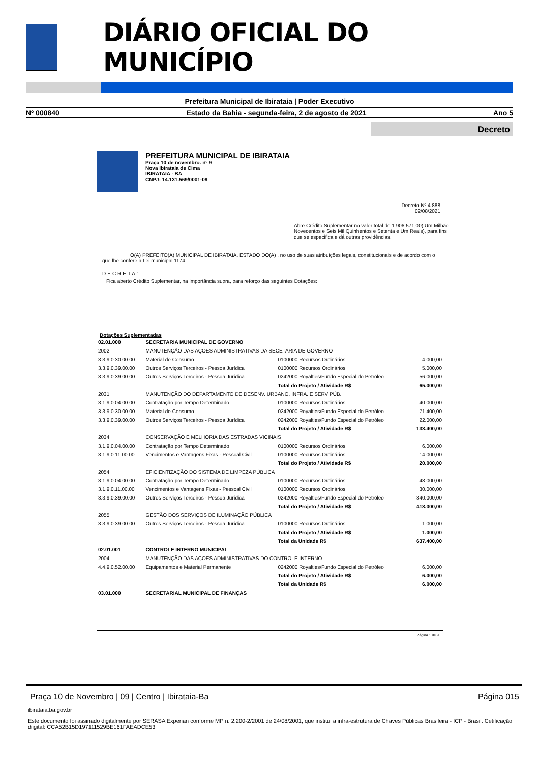DIÁRIO OFICIAL DO MUNICÍPIO
Prefeitura Municipal de Ibirataia | Poder Executivo
Nº 000840 Estado da Bahia - segunda-feira, 2 de agosto de 2021 Ano 5
Decreto
PREFEITURA MUNICIPAL DE IBIRATAIA
Praça 10 de novembro. nº 9
Nova Ibirataia de Cima
IBIRATAIA - BA
CNPJ: 14.131.569/0001-09
Decreto Nº 4.888
02/08/2021
Abre Crédito Suplementar no valor total de 1.906.571,00( Um Milhão Novecentos e Seis Mil Quinhentos e Setenta e Um Reais), para fins que se especifica e dá outras providências.
O(A) PREFEITO(A) MUNICIPAL DE IBIRATAIA, ESTADO DO(A) , no uso de suas atribuições legais, constitucionais e de acordo com o que lhe confere a Lei municipal 1174.
DECRETA:
Fica aberto Crédito Suplementar, na importância supra, para reforço das seguintes Dotações:
Dotações Suplementadas
| 02.01.000 | SECRETARIA MUNICIPAL DE GOVERNO | | |
| 2002 | MANUTENÇÃO DAS AÇOES ADMINISTRATIVAS DA SECETARIA DE GOVERNO | | |
| 3.3.9.0.30.00.00 | Material de Consumo | 0100000 Recursos Ordinários | 4.000,00 |
| 3.3.9.0.39.00.00 | Outros Serviços Terceiros - Pessoa Jurídica | 0100000 Recursos Ordinários | 5.000,00 |
| 3.3.9.0.39.00.00 | Outros Serviços Terceiros - Pessoa Jurídica | 0242000 Royalties/Fundo Especial do Petróleo | 56.000,00 |
| | | Total do Projeto / Atividade R$ | 65.000,00 |
| 2031 | MANUTENÇÃO DO DEPARTAMENTO DE DESENV. URBANO, INFRA. E SERV PÚB. | | |
| 3.1.9.0.04.00.00 | Contratação por Tempo Determinado | 0100000 Recursos Ordinários | 40.000,00 |
| 3.3.9.0.30.00.00 | Material de Consumo | 0242000 Royalties/Fundo Especial do Petróleo | 71.400,00 |
| 3.3.9.0.39.00.00 | Outros Serviços Terceiros - Pessoa Jurídica | 0242000 Royalties/Fundo Especial do Petróleo | 22.000,00 |
| | | Total do Projeto / Atividade R$ | 133.400,00 |
| 2034 | CONSERVAÇÃO E MELHORIA DAS ESTRADAS VICINAIS | | |
| 3.1.9.0.04.00.00 | Contratação por Tempo Determinado | 0100000 Recursos Ordinários | 6.000,00 |
| 3.1.9.0.11.00.00 | Vencimentos e Vantagens Fixas - Pessoal Civil | 0100000 Recursos Ordinários | 14.000,00 |
| | | Total do Projeto / Atividade R$ | 20.000,00 |
| 2054 | EFICIENTIZAÇÃO DO SISTEMA DE LIMPEZA PÚBLICA | | |
| 3.1.9.0.04.00.00 | Contratação por Tempo Determinado | 0100000 Recursos Ordinários | 48.000,00 |
| 3.1.9.0.11.00.00 | Vencimentos e Vantagens Fixas - Pessoal Civil | 0100000 Recursos Ordinários | 30.000,00 |
| 3.3.9.0.39.00.00 | Outros Serviços Terceiros - Pessoa Jurídica | 0242000 Royalties/Fundo Especial do Petróleo | 340.000,00 |
| | | Total do Projeto / Atividade R$ | 418.000,00 |
| 2055 | GESTÃO DOS SERVIÇOS DE ILUMINAÇÃO PÚBLICA | | |
| 3.3.9.0.39.00.00 | Outros Serviços Terceiros - Pessoa Jurídica | 0100000 Recursos Ordinários | 1.000,00 |
| | | Total do Projeto / Atividade R$ | 1.000,00 |
| | | Total da Unidade R$ | 637.400,00 |
| 02.01.001 | CONTROLE INTERNO MUNICIPAL | | |
| 2004 | MANUTENÇÃO DAS AÇOES ADMINISTRATIVAS DO CONTROLE INTERNO | | |
| 4.4.9.0.52.00.00 | Equipamentos e Material Permanente | 0242000 Royalties/Fundo Especial do Petróleo | 6.000,00 |
| | | Total do Projeto / Atividade R$ | 6.000,00 |
| | | Total da Unidade R$ | 6.000,00 |
| 03.01.000 | SECRETARIAL MUNICIPAL DE FINANÇAS | | |
Página 1 de 9
Praça 10 de Novembro | 09 | Centro | Ibirataia-Ba Página 015
ibirataia.ba.gov.br
Este documento foi assinado digitalmente por SERASA Experian conforme MP n. 2.200-2/2001 de 24/08/2001, que institui a infra-estrutura de Chaves Públicas Brasileira - ICP - Brasil. Cetificação diigital: CCA52B15D197111529BE161FAEADCE53